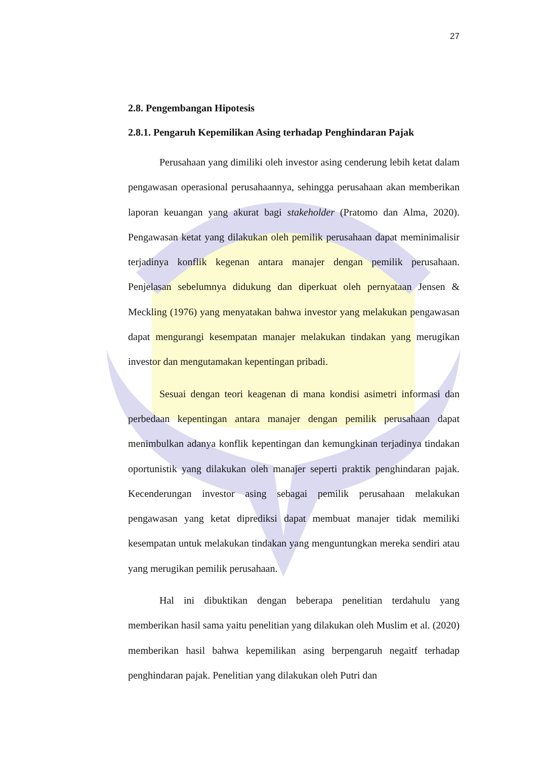27
2.8. Pengembangan Hipotesis
2.8.1. Pengaruh Kepemilikan Asing terhadap Penghindaran Pajak
Perusahaan yang dimiliki oleh investor asing cenderung lebih ketat dalam pengawasan operasional perusahaannya, sehingga perusahaan akan memberikan laporan keuangan yang akurat bagi stakeholder (Pratomo dan Alma, 2020). Pengawasan ketat yang dilakukan oleh pemilik perusahaan dapat meminimalisir terjadinya konflik kegenan antara manajer dengan pemilik perusahaan. Penjelasan sebelumnya didukung dan diperkuat oleh pernyataan Jensen & Meckling (1976) yang menyatakan bahwa investor yang melakukan pengawasan dapat mengurangi kesempatan manajer melakukan tindakan yang merugikan investor dan mengutamakan kepentingan pribadi.
Sesuai dengan teori keagenan di mana kondisi asimetri informasi dan perbedaan kepentingan antara manajer dengan pemilik perusahaan dapat menimbulkan adanya konflik kepentingan dan kemungkinan terjadinya tindakan oportunistik yang dilakukan oleh manajer seperti praktik penghindaran pajak. Kecenderungan investor asing sebagai pemilik perusahaan melakukan pengawasan yang ketat diprediksi dapat membuat manajer tidak memiliki kesempatan untuk melakukan tindakan yang menguntungkan mereka sendiri atau yang merugikan pemilik perusahaan.
Hal ini dibuktikan dengan beberapa penelitian terdahulu yang memberikan hasil sama yaitu penelitian yang dilakukan oleh Muslim et al. (2020) memberikan hasil bahwa kepemilikan asing berpengaruh negaitf terhadap penghindaran pajak. Penelitian yang dilakukan oleh Putri dan